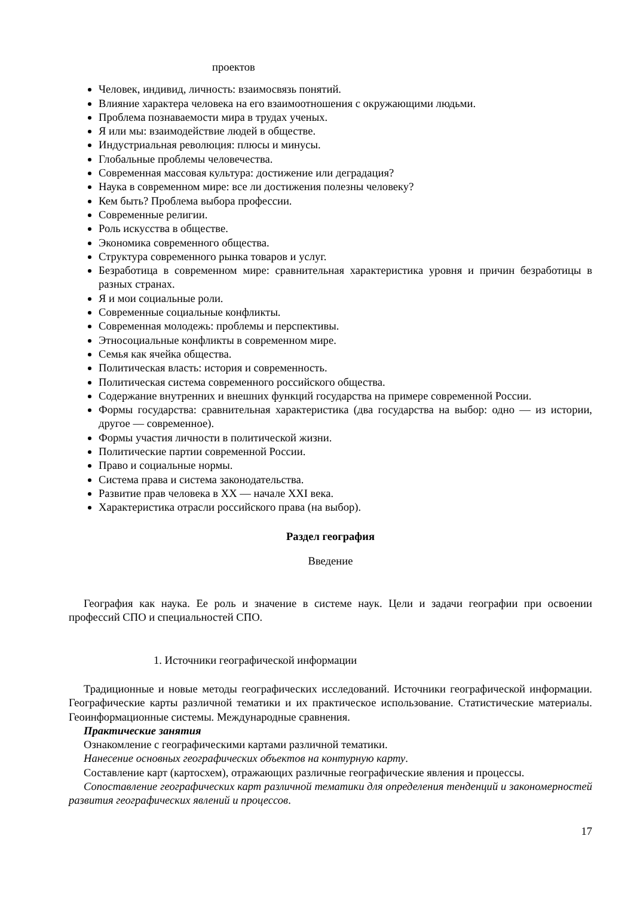проектов
Человек, индивид, личность: взаимосвязь понятий.
Влияние характера человека на его взаимоотношения с окружающими людьми.
Проблема познаваемости мира в трудах ученых.
Я или мы: взаимодействие людей в обществе.
Индустриальная революция: плюсы и минусы.
Глобальные проблемы человечества.
Современная массовая культура: достижение или деградация?
Наука в современном мире: все ли достижения полезны человеку?
Кем быть? Проблема выбора профессии.
Современные религии.
Роль искусства в обществе.
Экономика современного общества.
Структура современного рынка товаров и услуг.
Безработица в современном мире: сравнительная характеристика уровня и причин безработицы в разных странах.
Я и мои социальные роли.
Современные социальные конфликты.
Современная молодежь: проблемы и перспективы.
Этносоциальные конфликты в современном мире.
Семья как ячейка общества.
Политическая власть: история и современность.
Политическая система современного российского общества.
Содержание внутренних и внешних функций государства на примере современной России.
Формы государства: сравнительная характеристика (два государства на выбор: одно — из истории, другое — современное).
Формы участия личности в политической жизни.
Политические партии современной России.
Право и социальные нормы.
Система права и система законодательства.
Развитие прав человека в XX — начале XXI века.
Характеристика отрасли российского права (на выбор).
Раздел география
Введение
География как наука. Ее роль и значение в системе наук. Цели и задачи географии при освоении профессий СПО и специальностей СПО.
1. Источники географической информации
Традиционные и новые методы географических исследований. Источники географической информации. Географические карты различной тематики и их практическое использование. Статистические материалы. Геоинформационные системы. Международные сравнения.
Практические занятия
Ознакомление с географическими картами различной тематики.
Нанесение основных географических объектов на контурную карту.
Составление карт (картосхем), отражающих различные географические явления и процессы.
Сопоставление географических карт различной тематики для определения тенденций и закономерностей развития географических явлений и процессов.
17